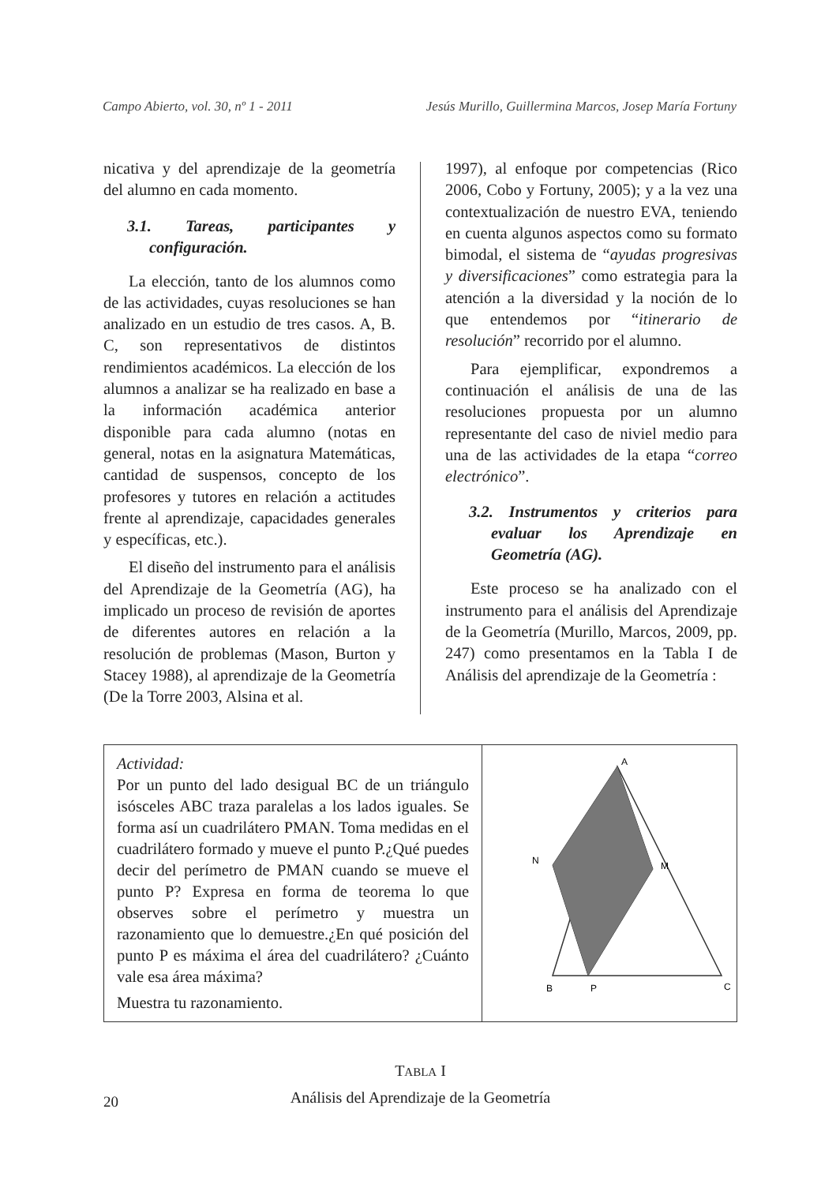Campo Abierto, vol. 30, nº 1 - 2011 Jesús Murillo, Guillermina Marcos, Josep María Fortuny
nicativa y del aprendizaje de la geometría del alumno en cada momento.
3.1. Tareas, participantes y configuración.
La elección, tanto de los alumnos como de las actividades, cuyas resoluciones se han analizado en un estudio de tres casos. A, B. C, son representativos de distintos rendimientos académicos. La elección de los alumnos a analizar se ha realizado en base a la información académica anterior disponible para cada alumno (notas en general, notas en la asignatura Matemáticas, cantidad de suspensos, concepto de los profesores y tutores en relación a actitudes frente al aprendizaje, capacidades generales y específicas, etc.).
El diseño del instrumento para el análisis del Aprendizaje de la Geometría (AG), ha implicado un proceso de revisión de aportes de diferentes autores en relación a la resolución de problemas (Mason, Burton y Stacey 1988), al aprendizaje de la Geometría (De la Torre 2003, Alsina et al.
1997), al enfoque por competencias (Rico 2006, Cobo y Fortuny, 2005); y a la vez una contextualización de nuestro EVA, teniendo en cuenta algunos aspectos como su formato bimodal, el sistema de “ayudas progresivas y diversificaciones” como estrategia para la atención a la diversidad y la noción de lo que entendemos por “itinerario de resolución” recorrido por el alumno.
Para ejemplificar, expondremos a continuación el análisis de una de las resoluciones propuesta por un alumno representante del caso de niviel medio para una de las actividades de la etapa “correo electrónico”.
3.2. Instrumentos y criterios para evaluar los Aprendizaje en Geometría (AG).
Este proceso se ha analizado con el instrumento para el análisis del Aprendizaje de la Geometría (Murillo, Marcos, 2009, pp. 247) como presentamos en la Tabla I de Análisis del aprendizaje de la Geometría :
| Actividad: Por un punto del lado desigual BC de un triángulo isósceles ABC traza paralelas a los lados iguales. Se forma así un cuadrilátero PMAN. Toma medidas en el cuadrilátero formado y mueve el punto P.¿Qué puedes decir del perímetro de PMAN cuando se mueve el punto P? Expresa en forma de teorema lo que observes sobre el perímetro y muestra un razonamiento que lo demuestre.¿En qué posición del punto P es máxima el área del cuadrilátero? ¿Cuánto vale esa área máxima? Muestra tu razonamiento. | A M N B P C |
TABLA I
Análisis del Aprendizaje de la Geometría
20